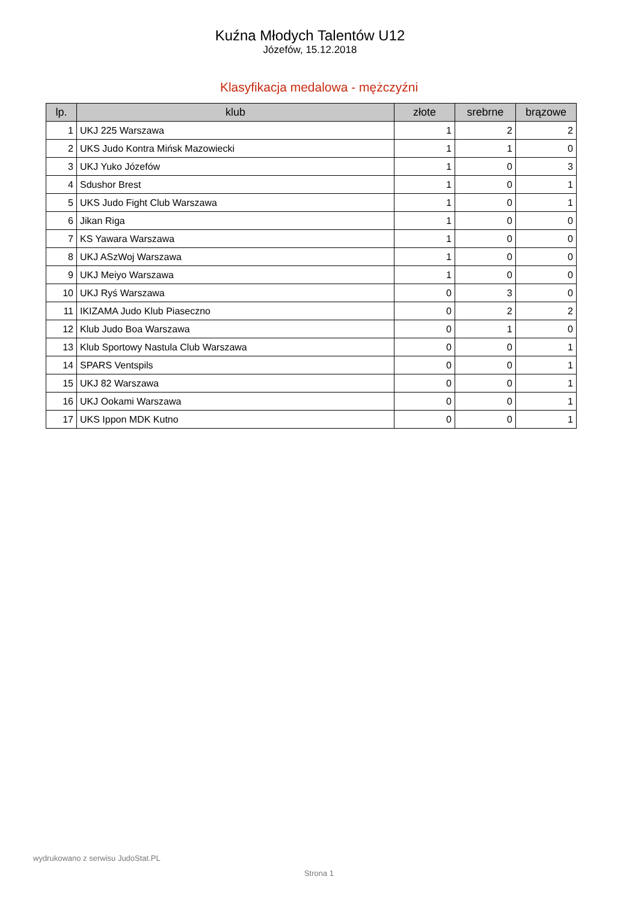Kuźna Młodych Talentów U12
Józefów, 15.12.2018
Klasyfikacja medalowa - mężczyźni
| lp. | klub | złote | srebrne | brązowe |
| --- | --- | --- | --- | --- |
| 1 | UKJ 225 Warszawa | 1 | 2 | 2 |
| 2 | UKS Judo Kontra Mińsk Mazowiecki | 1 | 1 | 0 |
| 3 | UKJ Yuko Józefów | 1 | 0 | 3 |
| 4 | Sdushor Brest | 1 | 0 | 1 |
| 5 | UKS Judo Fight Club Warszawa | 1 | 0 | 1 |
| 6 | Jikan Riga | 1 | 0 | 0 |
| 7 | KS Yawara Warszawa | 1 | 0 | 0 |
| 8 | UKJ ASzWoj Warszawa | 1 | 0 | 0 |
| 9 | UKJ Meiyo Warszawa | 1 | 0 | 0 |
| 10 | UKJ Ryś Warszawa | 0 | 3 | 0 |
| 11 | IKIZAMA Judo Klub Piaseczno | 0 | 2 | 2 |
| 12 | Klub Judo Boa Warszawa | 0 | 1 | 0 |
| 13 | Klub Sportowy Nastula Club Warszawa | 0 | 0 | 1 |
| 14 | SPARS Ventspils | 0 | 0 | 1 |
| 15 | UKJ 82 Warszawa | 0 | 0 | 1 |
| 16 | UKJ Ookami Warszawa | 0 | 0 | 1 |
| 17 | UKS Ippon MDK Kutno | 0 | 0 | 1 |
wydrukowano z serwisu JudoStat.PL
Strona 1